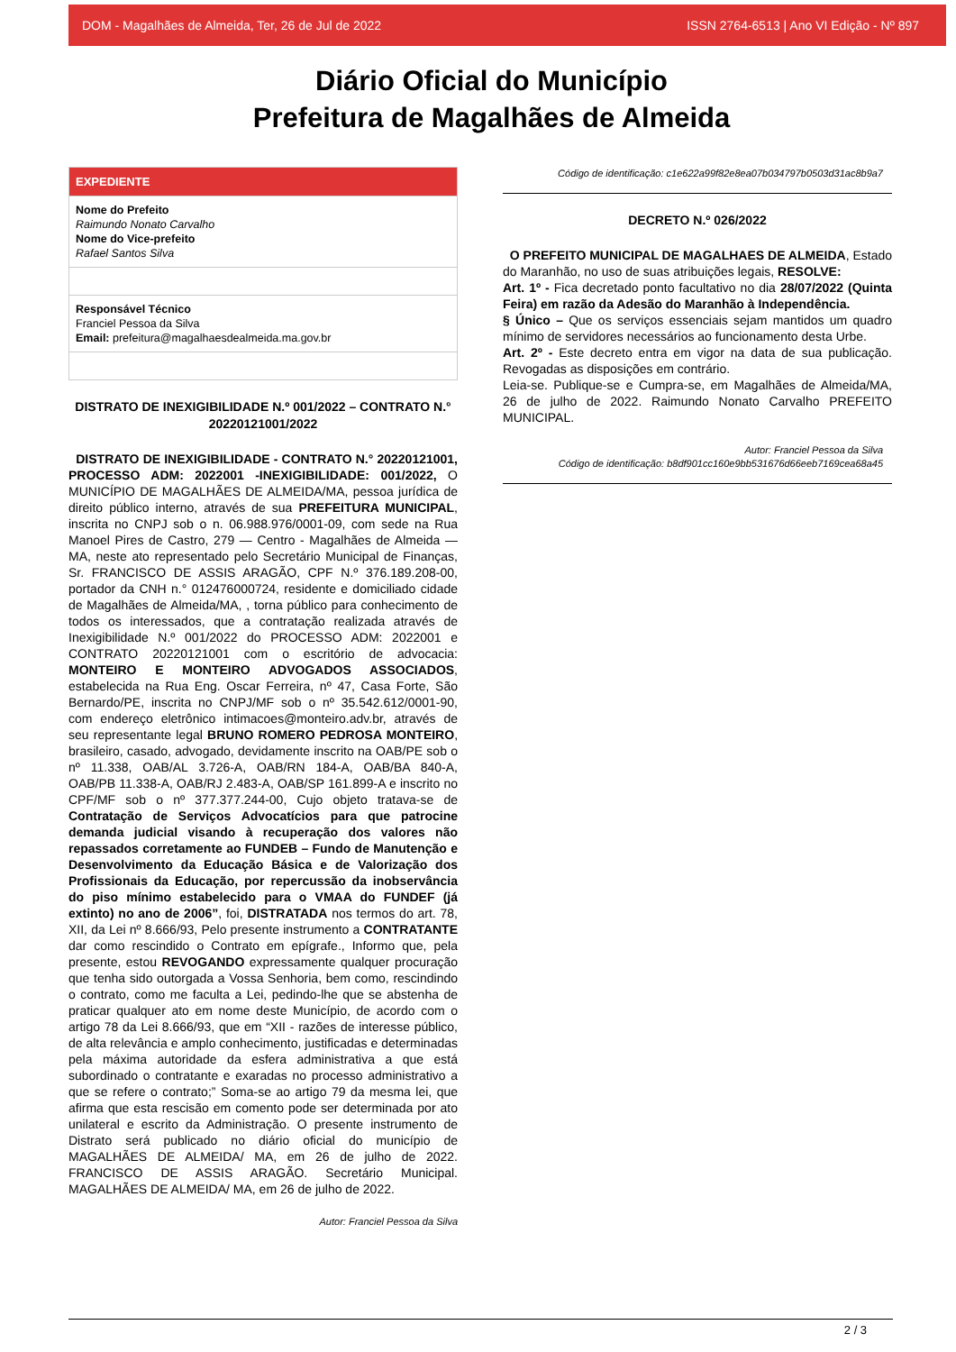DOM - Magalhães de Almeida, Ter, 26 de Jul de 2022 ISSN 2764-6513 | Ano VI Edição - Nº 897
Diário Oficial do Município
Prefeitura de Magalhães de Almeida
EXPEDIENTE
Nome do Prefeito
Raimundo Nonato Carvalho
Nome do Vice-prefeito
Rafael Santos Silva
Responsável Técnico
Franciel Pessoa da Silva
Email: prefeitura@magalhaesdealmeida.ma.gov.br
DISTRATO DE INEXIGIBILIDADE N.º 001/2022 – CONTRATO N.° 20220121001/2022
DISTRATO DE INEXIGIBILIDADE - CONTRATO N.° 20220121001, PROCESSO ADM: 2022001 -INEXIGIBILIDADE: 001/2022, O MUNICÍPIO DE MAGALHÃES DE ALMEIDA/MA, pessoa jurídica de direito público interno, através de sua PREFEITURA MUNICIPAL, inscrita no CNPJ sob o n. 06.988.976/0001-09, com sede na Rua Manoel Pires de Castro, 279 — Centro - Magalhães de Almeida — MA, neste ato representado pelo Secretário Municipal de Finanças, Sr. FRANCISCO DE ASSIS ARAGÃO, CPF N.º 376.189.208-00, portador da CNH n.° 012476000724, residente e domiciliado cidade de Magalhães de Almeida/MA, , torna público para conhecimento de todos os interessados, que a contratação realizada através de Inexigibilidade N.º 001/2022 do PROCESSO ADM: 2022001 e CONTRATO 20220121001 com o escritório de advocacia: MONTEIRO E MONTEIRO ADVOGADOS ASSOCIADOS, estabelecida na Rua Eng. Oscar Ferreira, nº 47, Casa Forte, São Bernardo/PE, inscrita no CNPJ/MF sob o nº 35.542.612/0001-90, com endereço eletrônico intimacoes@monteiro.adv.br, através de seu representante legal BRUNO ROMERO PEDROSA MONTEIRO, brasileiro, casado, advogado, devidamente inscrito na OAB/PE sob o nº 11.338, OAB/AL 3.726-A, OAB/RN 184-A, OAB/BA 840-A, OAB/PB 11.338-A, OAB/RJ 2.483-A, OAB/SP 161.899-A e inscrito no CPF/MF sob o nº 377.377.244-00, Cujo objeto tratava-se de Contratação de Serviços Advocatícios para que patrocine demanda judicial visando à recuperação dos valores não repassados corretamente ao FUNDEB – Fundo de Manutenção e Desenvolvimento da Educação Básica e de Valorização dos Profissionais da Educação, por repercussão da inobservância do piso mínimo estabelecido para o VMAA do FUNDEF (já extinto) no ano de 2006”, foi, DISTRATADA nos termos do art. 78, XII, da Lei nº 8.666/93, Pelo presente instrumento a CONTRATANTE dar como rescindido o Contrato em epígrafe., Informo que, pela presente, estou REVOGANDO expressamente qualquer procuração que tenha sido outorgada a Vossa Senhoria, bem como, rescindindo o contrato, como me faculta a Lei, pedindo-lhe que se abstenha de praticar qualquer ato em nome deste Município, de acordo com o artigo 78 da Lei 8.666/93, que em “XII - razões de interesse público, de alta relevância e amplo conhecimento, justificadas e determinadas pela máxima autoridade da esfera administrativa a que está subordinado o contratante e exaradas no processo administrativo a que se refere o contrato;” Soma-se ao artigo 79 da mesma lei, que afirma que esta rescisão em comento pode ser determinada por ato unilateral e escrito da Administração. O presente instrumento de Distrato será publicado no diário oficial do município de MAGALHÃES DE ALMEIDA/ MA, em 26 de julho de 2022. FRANCISCO DE ASSIS ARAGÃO. Secretário Municipal. MAGALHÃES DE ALMEIDA/ MA, em 26 de julho de 2022.
Autor: Franciel Pessoa da Silva
Código de identificação: c1e622a99f82e8ea07b034797b0503d31ac8b9a7
DECRETO N.º 026/2022
O PREFEITO MUNICIPAL DE MAGALHAES DE ALMEIDA, Estado do Maranhão, no uso de suas atribuições legais, RESOLVE:
Art. 1º - Fica decretado ponto facultativo no dia 28/07/2022 (Quinta Feira) em razão da Adesão do Maranhão à Independência.
§ Único – Que os serviços essenciais sejam mantidos um quadro mínimo de servidores necessários ao funcionamento desta Urbe.
Art. 2º - Este decreto entra em vigor na data de sua publicação. Revogadas as disposições em contrário.
Leia-se. Publique-se e Cumpra-se, em Magalhães de Almeida/MA, 26 de julho de 2022. Raimundo Nonato Carvalho PREFEITO MUNICIPAL.
Autor: Franciel Pessoa da Silva
Código de identificação: b8df901cc160e9bb531676d66eeb7169cea68a45
2 / 3